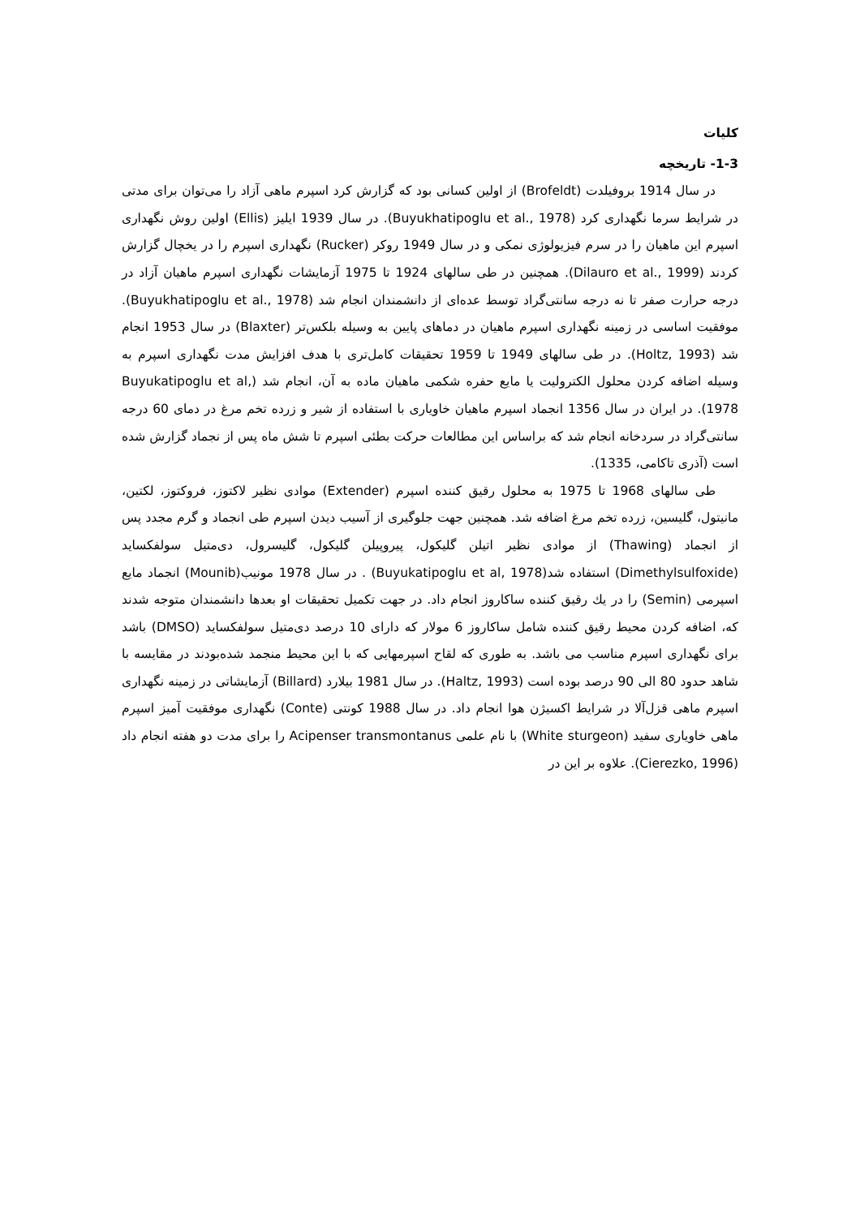کلیات
1-3- تاریخچه
در سال 1914 بروفیلدت (Brofeldt) از اولین کسانی بود که گزارش کرد اسپرم ماهی آزاد را می‌توان برای مدتی در شرایط سرما نگهداری کرد (Buyukhatipoglu et al., 1978). در سال 1939 ایلیز (Ellis) اولین روش نگهداری اسپرم این ماهیان را در سرم فیزیولوژی نمکی و در سال 1949 روکر (Rucker) نگهداری اسپرم را در یخچال گزارش کردند (Dilauro et al., 1999). همچنین در طی سالهای 1924 تا 1975 آزمایشات نگهداری اسپرم ماهیان آزاد در درجه حرارت صفر تا نه درجه سانتی‌گراد توسط عده‌ای از دانشمندان انجام شد (Buyukhatipoglu et al., 1978). موفقیت اساسی در زمینه نگهداری اسپرم ماهیان در دماهای پایین به وسیله بلکس‌تر (Blaxter) در سال 1953 انجام شد (Holtz, 1993). در طی سالهای 1949 تا 1959 تحقیقات کامل‌تری با هدف افزایش مدت نگهداری اسپرم به وسیله اضافه کردن محلول الکترولیت یا مایع حفره شکمی ماهیان ماده به آن، انجام شد (Buyukatipoglu et al, 1978). در ایران در سال 1356 انجماد اسپرم ماهیان خاویاری با استفاده از شیر و زرده تخم مرغ در دمای 60 درجه سانتی‌گراد در سردخانه انجام شد که براساس این مطالعات حرکت بطئی اسپرم تا شش ماه پس از نجماد گزارش شده است (آذری تاکامی، 1335).
طی سالهای 1968 تا 1975 به محلول رقیق کننده اسپرم (Extender) موادی نظیر لاکتوز، فروکتوز، لکتین، مانیتول، گلیسین، زرده تخم مرغ اضافه شد. همچنین جهت جلوگیری از آسیب دیدن اسپرم طی انجماد و گرم مجدد پس از انجماد (Thawing) از موادی نظیر اتیلن گلیکول، پیروپیلن گلیکول، گلیسرول، دی‌متیل سولفکساید (Dimethylsulfoxide) استفاده شد(Buyukatipoglu et al, 1978) . در سال 1978 مونیب(Mounib) انجماد مایع اسپرمی (Semin) را در يك رقیق کننده ساکاروز انجام داد. در جهت تکمیل تحقیقات او بعدها دانشمندان متوجه شدند که، اضافه کردن محیط رقیق کننده شامل ساکاروز 6 مولار که دارای 10 درصد دی‌متیل سولفکساید (DMSO) باشد برای نگهداری اسپرم مناسب می باشد. به طوری که لقاح اسپرمهایی که با این محیط منجمد شده‌بودند در مقایسه با شاهد حدود 80 الی 90 درصد بوده است (Haltz, 1993). در سال 1981 بیلارد (Billard) آزمایشاتی در زمینه نگهداری اسپرم ماهی قزل‌آلا در شرایط اکسیژن هوا انجام داد. در سال 1988 کونتی (Conte) نگهداری موفقیت آمیز اسپرم ماهی خاویاری سفید (White sturgeon) با نام علمی Acipenser transmontanus را برای مدت دو هفته انجام داد (Cierezko, 1996). علاوه بر این در